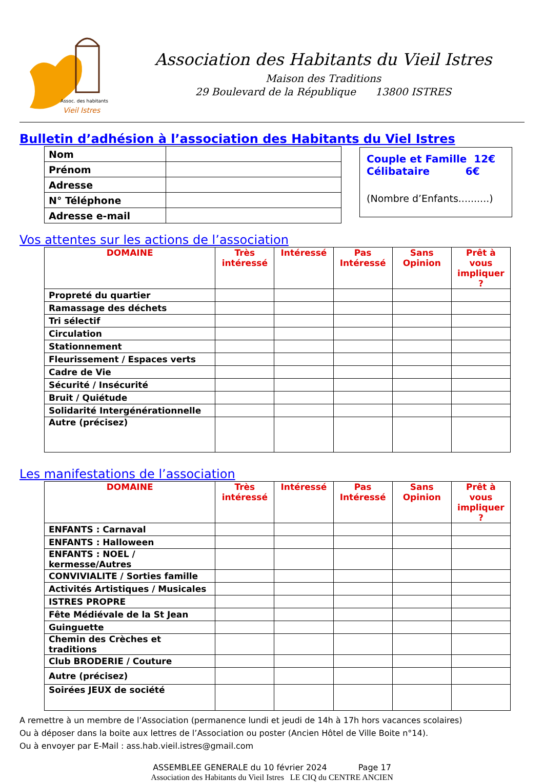Assoc. des habitants
Vieil Istres
Association des Habitants du Vieil Istres
Maison des Traditions
29 Boulevard de la République 13800 ISTRES
Bulletin d’adhésion à l’association des Habitants du Viel Istres
| Nom | |
| Prénom | |
| Adresse | |
| N° Téléphone | |
| Adresse e-mail | |
Couple et Famille 12€
Célibataire 6€
(Nombre d’Enfants..........)
Vos attentes sur les actions de l’association
| DOMAINE | Très intéressé | Intéressé | Pas Intéressé | Sans Opinion | Prêt à vous impliquer ? |
| --- | --- | --- | --- | --- | --- |
| Propreté du quartier | | | | | |
| Ramassage des déchets | | | | | |
| Tri sélectif | | | | | |
| Circulation | | | | | |
| Stationnement | | | | | |
| Fleurissement / Espaces verts | | | | | |
| Cadre de Vie | | | | | |
| Sécurité / Insécurité | | | | | |
| Bruit / Quiétude | | | | | |
| Solidarité Intergénérationnelle | | | | | |
| Autre (précisez) | | | | | |
Les manifestations de l’association
| DOMAINE | Très intéressé | Intéressé | Pas Intéressé | Sans Opinion | Prêt à vous impliquer ? |
| --- | --- | --- | --- | --- | --- |
| ENFANTS : Carnaval | | | | | |
| ENFANTS : Halloween | | | | | |
| ENFANTS : NOEL / kermesse/Autres | | | | | |
| CONVIVIALITE / Sorties famille | | | | | |
| Activités Artistiques / Musicales | | | | | |
| ISTRES PROPRE | | | | | |
| Fête Médiévale de la St Jean | | | | | |
| Guinguette | | | | | |
| Chemin des Crèches et traditions | | | | | |
| Club BRODERIE / Couture | | | | | |
| Autre (précisez) | | | | | |
| Soirées JEUX de société | | | | | |
A remettre à un membre de l’Association (permanence lundi et jeudi de 14h à 17h hors vacances scolaires)
Ou à déposer dans la boite aux lettres de l’Association ou poster (Ancien Hôtel de Ville Boite n°14).
Ou à envoyer par E-Mail : ass.hab.vieil.istres@gmail.com
ASSEMBLEE GENERALE du 10 février 2024 Page 17
Association des Habitants du Vieil Istres LE CIQ du CENTRE ANCIEN